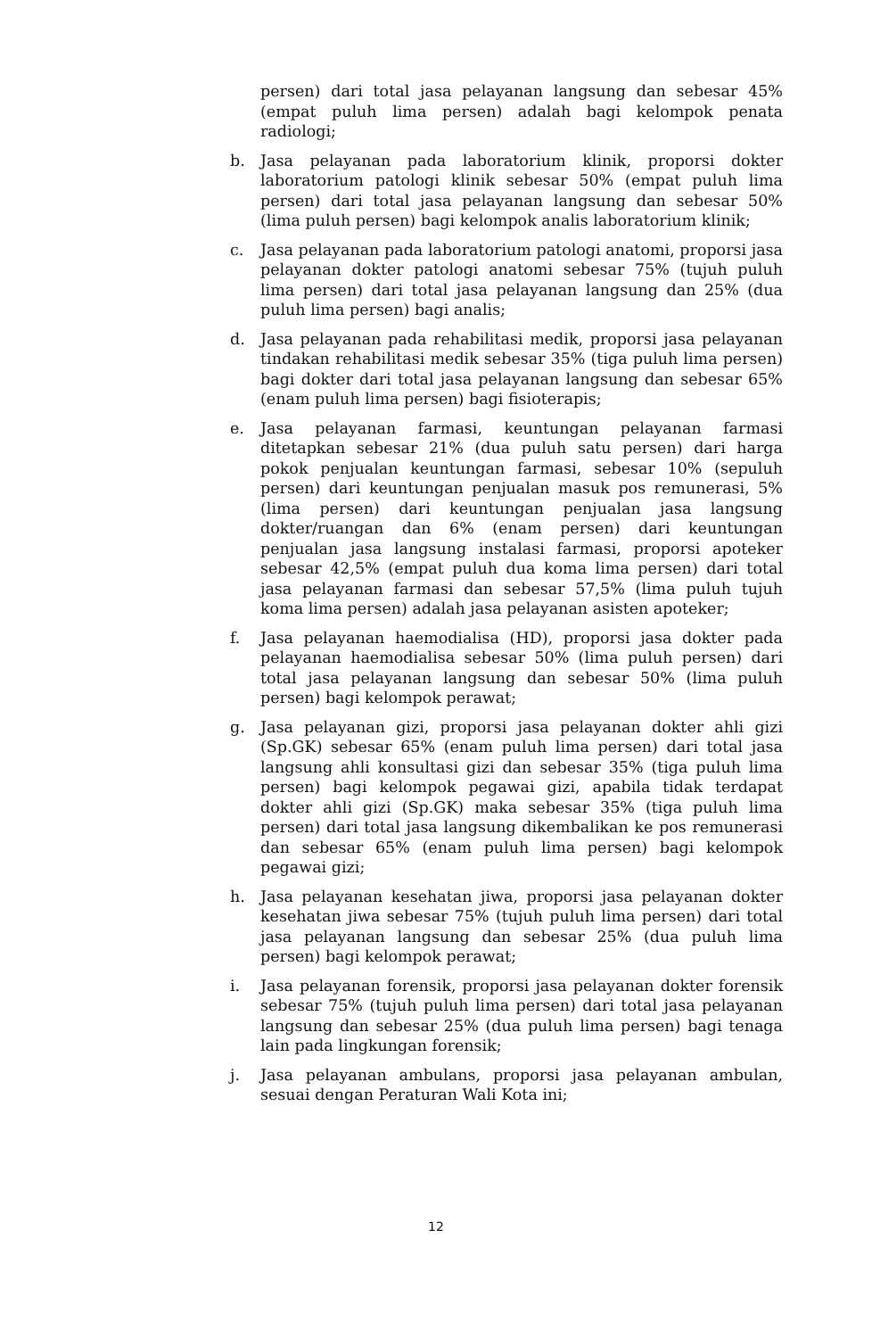persen) dari total jasa pelayanan langsung dan sebesar 45% (empat puluh lima persen) adalah bagi kelompok penata radiologi;
b. Jasa pelayanan pada laboratorium klinik, proporsi dokter laboratorium patologi klinik sebesar 50% (empat puluh lima persen) dari total jasa pelayanan langsung dan sebesar 50% (lima puluh persen) bagi kelompok analis laboratorium klinik;
c. Jasa pelayanan pada laboratorium patologi anatomi, proporsi jasa pelayanan dokter patologi anatomi sebesar 75% (tujuh puluh lima persen) dari total jasa pelayanan langsung dan 25% (dua puluh lima persen) bagi analis;
d. Jasa pelayanan pada rehabilitasi medik, proporsi jasa pelayanan tindakan rehabilitasi medik sebesar 35% (tiga puluh lima persen) bagi dokter dari total jasa pelayanan langsung dan sebesar 65% (enam puluh lima persen) bagi fisioterapis;
e. Jasa pelayanan farmasi, keuntungan pelayanan farmasi ditetapkan sebesar 21% (dua puluh satu persen) dari harga pokok penjualan keuntungan farmasi, sebesar 10% (sepuluh persen) dari keuntungan penjualan masuk pos remunerasi, 5% (lima persen) dari keuntungan penjualan jasa langsung dokter/ruangan dan 6% (enam persen) dari keuntungan penjualan jasa langsung instalasi farmasi, proporsi apoteker sebesar 42,5% (empat puluh dua koma lima persen) dari total jasa pelayanan farmasi dan sebesar 57,5% (lima puluh tujuh koma lima persen) adalah jasa pelayanan asisten apoteker;
f. Jasa pelayanan haemodialisa (HD), proporsi jasa dokter pada pelayanan haemodialisa sebesar 50% (lima puluh persen) dari total jasa pelayanan langsung dan sebesar 50% (lima puluh persen) bagi kelompok perawat;
g. Jasa pelayanan gizi, proporsi jasa pelayanan dokter ahli gizi (Sp.GK) sebesar 65% (enam puluh lima persen) dari total jasa langsung ahli konsultasi gizi dan sebesar 35% (tiga puluh lima persen) bagi kelompok pegawai gizi, apabila tidak terdapat dokter ahli gizi (Sp.GK) maka sebesar 35% (tiga puluh lima persen) dari total jasa langsung dikembalikan ke pos remunerasi dan sebesar 65% (enam puluh lima persen) bagi kelompok pegawai gizi;
h. Jasa pelayanan kesehatan jiwa, proporsi jasa pelayanan dokter kesehatan jiwa sebesar 75% (tujuh puluh lima persen) dari total jasa pelayanan langsung dan sebesar 25% (dua puluh lima persen) bagi kelompok perawat;
i. Jasa pelayanan forensik, proporsi jasa pelayanan dokter forensik sebesar 75% (tujuh puluh lima persen) dari total jasa pelayanan langsung dan sebesar 25% (dua puluh lima persen) bagi tenaga lain pada lingkungan forensik;
j. Jasa pelayanan ambulans, proporsi jasa pelayanan ambulan, sesuai dengan Peraturan Wali Kota ini;
12